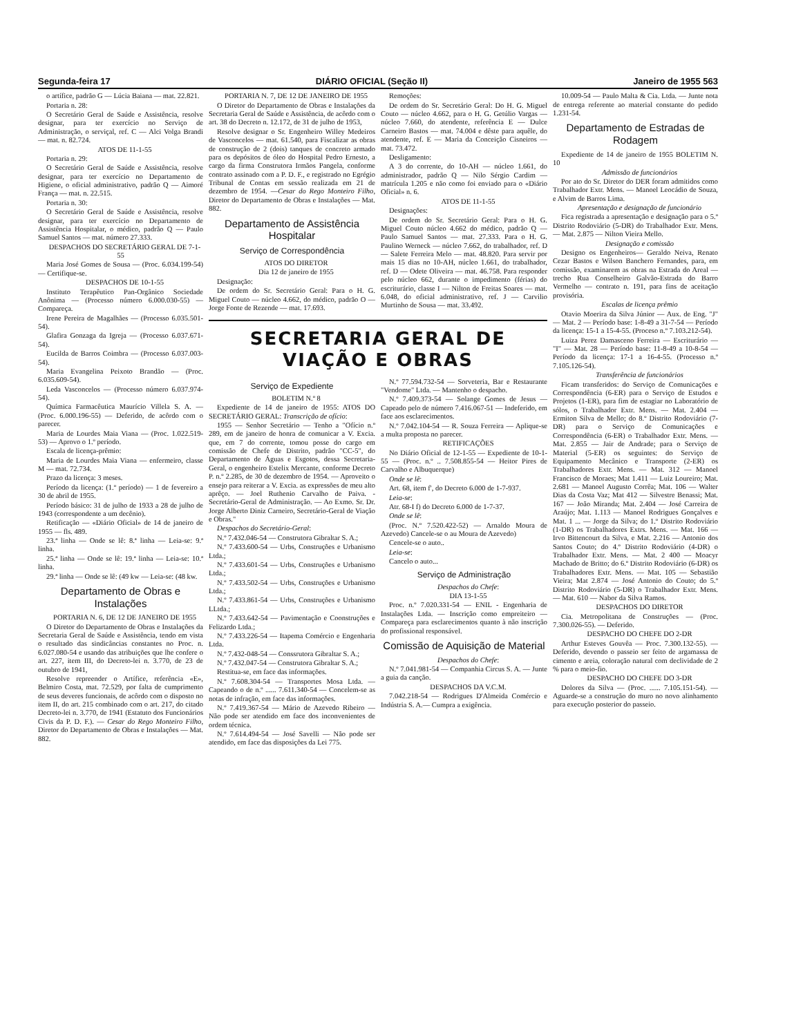Segunda-feira 17 DIÁRIO OFICIAL (Seção II) Janeiro de 1955 563
o artífice, padrão G — Lúcia Baiana — mat. 22.821.
Portaria n. 28:
O Secretário Geral de Saúde e Assistência, resolve designar, para ter exercício no Serviço de Administração, o serviçal, ref. C — Alci Volga Brandi — mat. n. 82.724.
ATOS DE 11-1-55
Portaria n. 29:
O Secretário Geral de Saúde e Assistência, resolve designar, para ter exercício no Departamento de Higiene, o oficial administrativo, padrão Q — Aimoré França — mat. n. 22.515.
Portaria n. 30:
O Secretário Geral de Saúde e Assistência, resolve designar, para ter exercício no Departamento de Assistência Hospitalar, o médico, padrão Q — Paulo Samuel Santos — mat. número 27.333.
DESPACHOS DO SECRETÁRIO GERAL DE 7-1-55
Maria José Gomes de Sousa — (Proc. 6.034.199-54) — Certifique-se.
DESPACHOS DE 10-1-55
Instituto Terapêutico Pan-Orgânico Sociedade Anônima — (Processo número 6.000.030-55) — Compareça.
Irene Pereira de Magalhães — (Processo 6.035.501-54).
Glafira Gonzaga da Igreja — (Processo 6.037.671-54).
Eucilda de Barros Coimbra — (Processo 6.037.003-54).
Maria Evangelina Peixoto Brandão — (Proc. 6.035.609-54).
Leda Vasconcelos — (Processo número 6.037.974-54).
Química Farmacêutica Maurício Villela S. A. — (Proc. 6.000.196-55) — Deferido, de acôrdo com o parecer.
Maria de Lourdes Maia Viana — (Proc. 1.022.519-53) — Aprovo o 1.º período.
Escala de licença-prêmio:
Maria de Lourdes Maia Viana — enfermeiro, classe M — mat. 72.734.
Prazo da licença: 3 meses.
Período da licença: (1.º período) — 1 de fevereiro a 30 de abril de 1955.
Período básico: 31 de julho de 1933 a 28 de julho de 1943 (correspondente a um decênio).
Retificação — «Diário Oficial» de 14 de janeiro de 1955 — fls. 489.
23.ª linha — Onde se lê: 8.ª linha — Leia-se: 9.ª linha.
25.ª linha — Onde se lê: 19.ª linha — Leia-se: 10.ª linha.
29.ª linha — Onde se lê: (49 kw — Leia-se: (48 kw.
Departamento de Obras e Instalações
PORTARIA N. 6, DE 12 DE JANEIRO DE 1955
O Diretor do Departamento de Obras e Instalações da Secretaria Geral de Saúde e Assistência, tendo em vista o resultado das sindicâncias constantes no Proc. n. 6.027.080-54 e usando das atribuições que lhe confere o art. 227, item III, do Decreto-lei n. 3.770, de 23 de outubro de 1941,
Resolve repreender o Artífice, referência «E», Belmiro Costa, mat. 72.529, por falta de cumprimento de seus deveres funcionais, de acôrdo com o disposto no item II, do art. 215 combinado com o art. 217, do citado Decreto-lei n. 3.770, de 1941 (Estatuto dos Funcionários Civis da P. D. F.). — Cesar do Rego Monteiro Filho, Diretor do Departamento de Obras e Instalações — Mat. 882.
PORTARIA N. 7, DE 12 DE JANEIRO DE 1955
O Diretor do Departamento de Obras e Instalações da Secretaria Geral de Saúde e Assistência, de acôrdo com o art. 38 do Decreto n. 12.172, de 31 de julho de 1953,
Resolve designar o Sr. Engenheiro Willey Medeiros de Vasconcelos — mat. 61.540, para Fiscalizar as obras de construção de 2 (dois) tanques de concreto armado para os depósitos de óleo do Hospital Pedro Ernesto, a cargo da firma Construtora Irmãos Pangela, conforme contrato assinado com a P. D. F., e registrado no Egrégio Tribunal de Contas em sessão realizada em 21 de dezembro de 1954. —Cesar do Rego Monteiro Filho, Diretor do Departamento de Obras e Instalações — Mat. 882.
Departamento de Assistência Hospitalar
Serviço de Correspondência
ATOS DO DIRETOR
Dia 12 de janeiro de 1955
Designação:
De ordem do Sr. Secretário Geral: Para o H. G. Miguel Couto — núcleo 4.662, do médico, padrão O — Jorge Fonte de Rezende — mat. 17.693.
Remoções:
De ordem do Sr. Secretário Geral: Do H. G. Miguel Couto — núcleo 4.662, para o H. G. Getúlio Vargas — núcleo 7.660, do atendente, referência E — Dulce Carneiro Bastos — mat. 74.004 e dêste para aquêle, do atendente, ref. E — Maria da Conceição Cisneiros — mat. 73.472.
Desligamento:
A 3 do corrente, do 10-AH — núcleo 1.661, do administrador, padrão Q — Nilo Sérgio Cardim — matrícula 1.205 e não como foi enviado para o «Diário Oficial» n. 6.
ATOS DE 11-1-55
Designações:
De ordem do Sr. Secretário Geral: Para o H. G. Miguel Couto núcleo 4.662 do médico, padrão Q — Paulo Samuel Santos — mat. 27.333. Para o H. G. Paulino Werneck — núcleo 7.662, do trabalhador, ref. D — Salete Ferreira Melo — mat. 48.820. Para servir por mais 15 dias no 10-AH, núcleo 1.661, do trabalhador, ref. D — Odete Oliveira — mat. 46.758. Para responder pelo núcleo 662, durante o impedimento (férias) do escriturário, classe I — Nilton de Freitas Soares — mat. 6.048, do oficial administrativo, ref. J — Carvilio Murtinho de Sousa — mat. 33.492.
SECRETARIA GERAL DE
VIAÇÃO E OBRAS
Serviço de Expediente
BOLETIM N.º 8
Expediente de 14 de janeiro de 1955: ATOS DO SECRETÁRIO GERAL: Transcrição de ofício:
1955 — Senhor Secretário — Tenho a "Ofício n.º 289, em de janeiro de honra de comunicar a V. Excia. que, em 7 do corrente, tomou posse do cargo em comissão de Chefe de Distrito, padrão "CC-5", do Departamento de Águas e Esgotos, dessa Secretaria-Geral, o engenheiro Estelix Mercante, conforme Decreto P. n.º 2.285, de 30 de dezembro de 1954. — Aproveito o ensejo para reiterar a V. Excia. as expressões de meu alto aprêço. — Joel Ruthenio Carvalho de Paiva. - Secretário-Geral de Administração. — Ao Exmo. Sr. Dr. Jorge Alberto Diniz Carneiro, Secretário-Geral de Viação e Obras."
Despachos do Secretário-Geral:
N.º 7.432.046-54 — Construtora Gibraltar S. A.;
N.º 7.433.600-54 — Urbs, Construções e Urbanismo Ltda.;
N.º 7.433.601-54 — Urbs, Construções e Urbanismo Ltda.;
N.º 7.433.502-54 — Urbs, Construções e Urbanismo Ltda.;
N.º 7.433.861-54 — Urbs, Construções e Urbanismo LLtda.;
N.º 7.433.642-54 — Pavimentação e Coonstruções e Felizardo Ltda.;
N.º 7.433.226-54 — Itapema Comércio e Engenharia Ltda.
N.º 7.432-048-54 — Conssrutora Gibraltar S. A.;
N.º 7.432.047-54 — Construtora Gibraltar S. A.;
Restitua-se, em face das informações.
N.º 7.608.304-54 — Transportes Mosa Ltda. — Capeando o de n.º ...... 7.611.340-54 — Concelem-se as notas de infração, em face das informações.
N.º 7.419.367-54 — Mário de Azevedo Ribeiro — Não pode ser atendido em face dos inconvenientes de ordem técnica.
N.º 7.614.494-54 — José Savelli — Não pode ser atendido, em face das disposições da Lei 775.
N.º 77.594.732-54 — Sorveteria, Bar e Restaurante "Vendome" Ltda. — Mantenho o despacho.
N.º 7.409.373-54 — Solange Gomes de Jesus — Capeado pelo de número 7.416.067-51 — Indeferido, em face aos esclarecimentos.
N.º 7.042.104-54 — R. Souza Ferreira — Aplique-se a multa proposta no parecer.
RETIFICAÇÕES
No Diário Oficial de 12-1-55 — Expediente de 10-1-55 — (Proc. n.º .. 7.508.855-54 — Heitor Pires de Carvalho e Albuquerque)
Onde se lê:
Art. 68, item f', do Decreto 6.000 de 1-7-937.
Leia-se:
Atr. 68-I f) do Decreto 6.000 de 1-7-37.
Onde se lê:
(Proc. N.º 7.520.422-52) — Arnaldo Moura de Azevedo) Cancele-se o au Moura de Azevedo)
Cencele-se o auto..
Leia-se:
Cancelo o auto...
Serviço de Administração
Despachos do Chefe:
DIA 13-1-55
Proc. n.º 7.020.331-54 — ENIL - Engenharia de Instalações Ltda. — Inscrição como empreiteiro — Compareça para esclarecimentos quanto à não inscrição do profissional responsável.
Comissão de Aquisição de Material
Despachos do Chefe:
N.º 7.041.981-54 — Companhia Circus S. A. — Junte a guia da canção.
DESPACHOS DA V.C.M.
7.042.218-54 — Rodrigues D'Almeida Comércio e Indústria S. A.— Cumpra a exigência.
10.009-54 — Paulo Malta & Cia. Ltda. — Junte nota de entrega referente ao material constante do pedido 1.231-54.
Departamento de Estradas de Rodagem
Expediente de 14 de janeiro de 1955 BOLETIM N. 10
Admissão de funcionários
Por ato do Sr. Diretor do DER foram admitidos como Trabalhador Extr. Mens. — Manoel Leocádio de Souza, e Alvim de Barros Lima.
Apresentação e designação de funcionário
Fica registrada a apresentação e designação para o 5.º Distrito Rodoviário (5-DR) do Trabalhador Extr. Mens. — Mat. 2.875 — Nilton Vieira Mello.
Designação e comissão
Designo os Engenheiros— Geraldo Neiva, Renato Cezar Bastos e Wilson Banchero Fernandes, para, em comissão, examinarem as obras na Estrada do Areal — trecho Rua Conselheiro Galvão-Estrada do Barro Vermelho — contrato n. 191, para fins de aceitação provisória.
Escalas de licença prêmio
Otavio Moerira da Silva Júnior — Aux. de Eng. "J" — Mat. 2 — Período base: 1-8-49 a 31-7-54 — Período da licença: 15-1 a 15-4-55. (Proceso n.º 7.103.212-54).
Luiza Perez Damasceno Ferreira — Escriturário — "I" — Mat. 28 — Período base: 11-8-49 a 10-8-54 — Período da licença: 17-1 a 16-4-55. (Processo n.º 7.105.126-54).
Transferência de funcionários
Ficam transferidos: do Serviço de Comunicações e Correspondência (6-ER) para o Serviço de Estudos e Projetos (1-ER), para fim de estagiar no Laboratório de sólos, o Trabalhador Extr. Mens. — Mat. 2.404 — Ermiton Silva de Mello; do 8.º Distrito Rodoviário (7-DR) para o Serviço de Comunicações e Correspondência (6-ER) o Trabalhador Extr. Mens. — Mat. 2.855 — Jair de Andrade; para o Serviço de Material (5-ER) os seguintes: do Serviço de Equipamento Mecânico e Transporte (2-ER) os Trabalhadores Extr. Mens. — Mat. 312 — Manoel Francisco de Moraes; Mat 1.411 — Luiz Loureiro; Mat. 2.681 — Manoel Augusto Corrêa; Mat. 106 — Walter Dias da Costa Vaz; Mat 412 — Silvestre Benassi; Mat. 167 — João Miranda; Mat. 2.404 — José Carreira de Araújo; Mat. 1.113 — Manoel Rodrigues Gonçalves e Mat. 1 ... — Jorge da Silva; do 1.º Distrito Rodoviário (1-DR) os Trabalhadores Extrs. Mens. — Mat. 166 — Irvo Bittencourt da Silva, e Mat. 2.216 — Antonio dos Santos Couto; do 4.º Distrito Rodoviário (4-DR) o Trabalhador Extr. Mens. — Mat. 2 400 — Moacyr Machado de Britto; do 6.º Distrito Rodoviário (6-DR) os Trabalhadores Extr. Mens. — Mat. 105 — Sebastião Vieira; Mat 2.874 — José Antonio do Couto; do 5.º Distrito Rodoviário (5-DR) o Trabalhador Extr. Mens. — Mat. 610 — Nabor da Silva Ramos.
DESPACHOS DO DIRETOR
Cia. Metropolitana de Construções — (Proc. 7.300.026-55). — Deferido.
DESPACHO DO CHEFE DO 2-DR
Arthur Esteves Gouvêa — Proc. 7.300.132-55). — Deferido, devendo o passeio ser feito de argamassa de cimento e areia, coloração natural com declividade de 2 % para o meio-fio.
DESPACHO DO CHEFE DO 3-DR
Dolores da Silva — (Proc. ...... 7.105.151-54). — Aguarde-se a construção do muro no novo alinhamento para execução posterior do passeio.